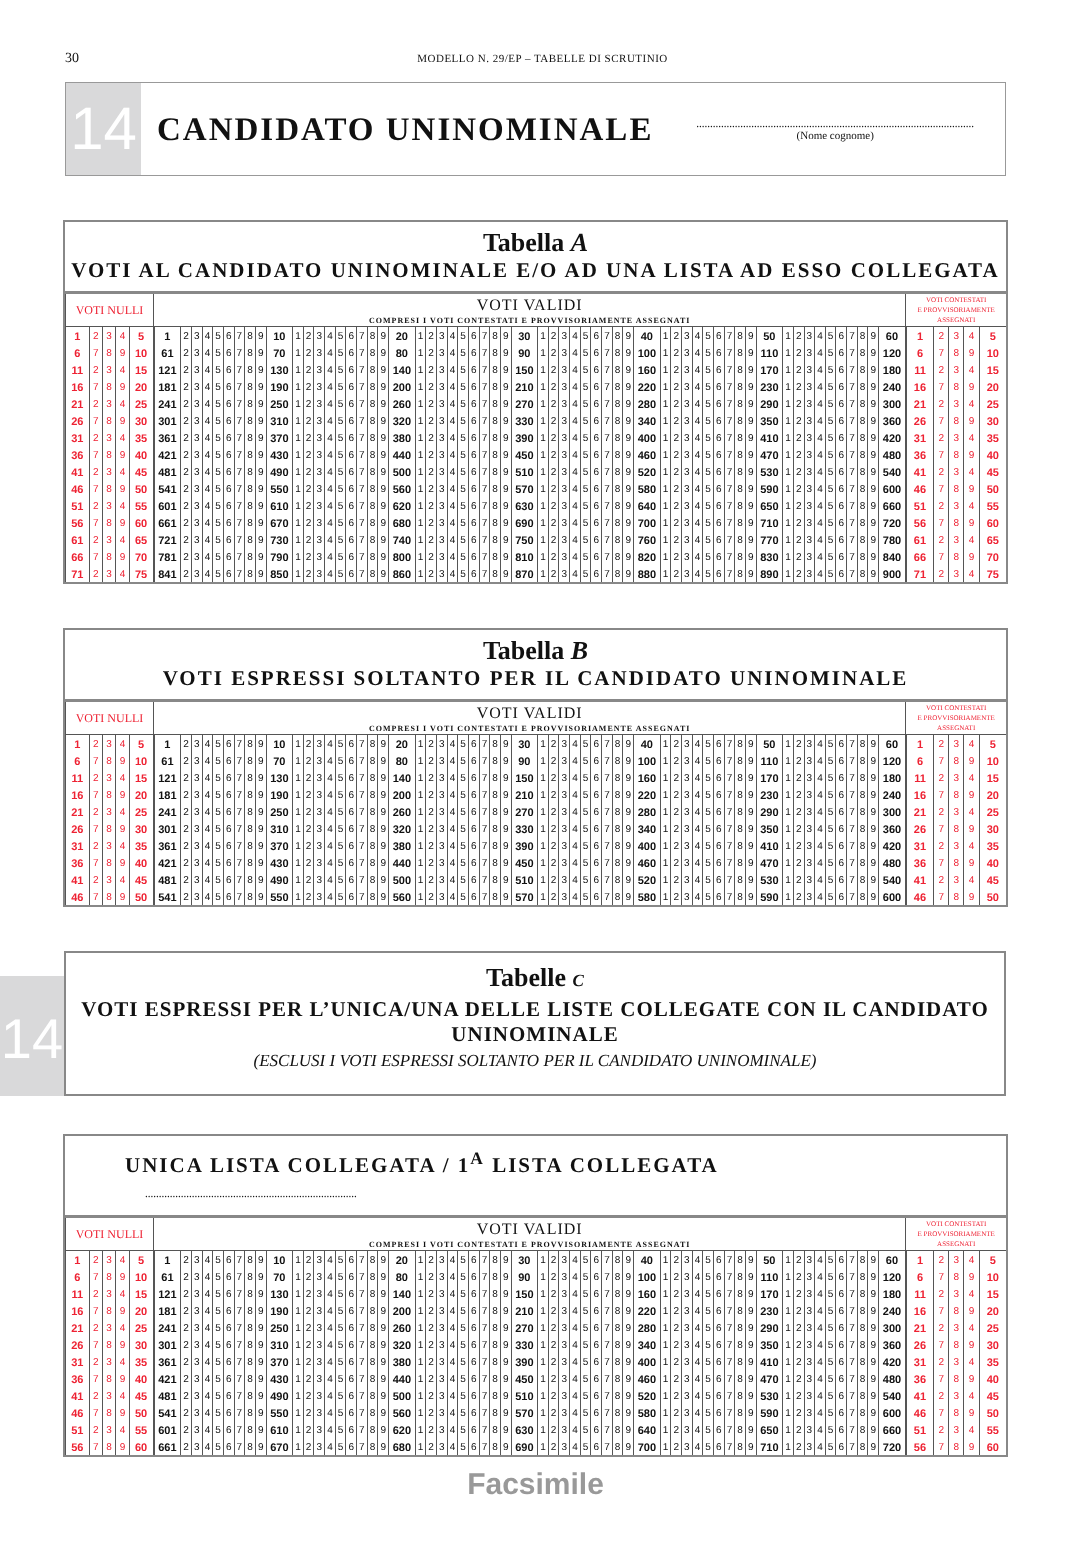30 MODELLO N. 29/EP – TABELLE DI SCRUTINIO
14
CANDIDATO UNINOMINALE .....................................................................................................
(Nome cognome)
Tabella A
VOTI AL CANDIDATO UNINOMINALE E/O AD UNA LISTA AD ESSO COLLEGATA
| VOTI NULLI | | | | | VOTI VALIDI COMPRESI I VOTI CONTESTATI E PROVVISORIAMENTE ASSEGNATI | | | | | | | | | | | | | | | | | | | | | | | | | | | | | | | | | | | | | | | | | | | | | | | | | | | | | | | | | | | | VOTI CONTESTATI E PROVVISORIAMENTE ASSEGNATI | | | | |
| --- | --- | --- | --- | --- | --- | --- | --- | --- | --- | --- | --- | --- | --- | --- | --- | --- | --- | --- | --- | --- | --- | --- | --- | --- | --- | --- | --- | --- | --- | --- | --- | --- | --- | --- | --- | --- | --- | --- | --- | --- | --- | --- | --- | --- | --- | --- | --- | --- | --- | --- | --- | --- | --- | --- | --- | --- | --- | --- | --- | --- | --- | --- | --- | --- | --- | --- | --- | --- | --- |
| 1 | 2 | 3 | 4 | 5 | 1 | 2 | 3 | 4 | 5 | 6 | 7 | 8 | 9 | 10 | 1 | 2 | 3 | 4 | 5 | 6 | 7 | 8 | 9 | 20 | 1 | 2 | 3 | 4 | 5 | 6 | 7 | 8 | 9 | 30 | 1 | 2 | 3 | 4 | 5 | 6 | 7 | 8 | 9 | 40 | 1 | 2 | 3 | 4 | 5 | 6 | 7 | 8 | 9 | 50 | 1 | 2 | 3 | 4 | 5 | 6 | 7 | 8 | 9 | 60 | 1 | 2 | 3 | 4 | 5 |
| 6 | 7 | 8 | 9 | 10 | 61 | 2 | 3 | 4 | 5 | 6 | 7 | 8 | 9 | 70 | 1 | 2 | 3 | 4 | 5 | 6 | 7 | 8 | 9 | 80 | 1 | 2 | 3 | 4 | 5 | 6 | 7 | 8 | 9 | 90 | 1 | 2 | 3 | 4 | 5 | 6 | 7 | 8 | 9 | 100 | 1 | 2 | 3 | 4 | 5 | 6 | 7 | 8 | 9 | 110 | 1 | 2 | 3 | 4 | 5 | 6 | 7 | 8 | 9 | 120 | 6 | 7 | 8 | 9 | 10 |
| 11 | 2 | 3 | 4 | 15 | 121 | 2 | 3 | 4 | 5 | 6 | 7 | 8 | 9 | 130 | 1 | 2 | 3 | 4 | 5 | 6 | 7 | 8 | 9 | 140 | 1 | 2 | 3 | 4 | 5 | 6 | 7 | 8 | 9 | 150 | 1 | 2 | 3 | 4 | 5 | 6 | 7 | 8 | 9 | 160 | 1 | 2 | 3 | 4 | 5 | 6 | 7 | 8 | 9 | 170 | 1 | 2 | 3 | 4 | 5 | 6 | 7 | 8 | 9 | 180 | 11 | 2 | 3 | 4 | 15 |
| 16 | 7 | 8 | 9 | 20 | 181 | 2 | 3 | 4 | 5 | 6 | 7 | 8 | 9 | 190 | 1 | 2 | 3 | 4 | 5 | 6 | 7 | 8 | 9 | 200 | 1 | 2 | 3 | 4 | 5 | 6 | 7 | 8 | 9 | 210 | 1 | 2 | 3 | 4 | 5 | 6 | 7 | 8 | 9 | 220 | 1 | 2 | 3 | 4 | 5 | 6 | 7 | 8 | 9 | 230 | 1 | 2 | 3 | 4 | 5 | 6 | 7 | 8 | 9 | 240 | 16 | 7 | 8 | 9 | 20 |
| 21 | 2 | 3 | 4 | 25 | 241 | 2 | 3 | 4 | 5 | 6 | 7 | 8 | 9 | 250 | 1 | 2 | 3 | 4 | 5 | 6 | 7 | 8 | 9 | 260 | 1 | 2 | 3 | 4 | 5 | 6 | 7 | 8 | 9 | 270 | 1 | 2 | 3 | 4 | 5 | 6 | 7 | 8 | 9 | 280 | 1 | 2 | 3 | 4 | 5 | 6 | 7 | 8 | 9 | 290 | 1 | 2 | 3 | 4 | 5 | 6 | 7 | 8 | 9 | 300 | 21 | 2 | 3 | 4 | 25 |
| 26 | 7 | 8 | 9 | 30 | 301 | 2 | 3 | 4 | 5 | 6 | 7 | 8 | 9 | 310 | 1 | 2 | 3 | 4 | 5 | 6 | 7 | 8 | 9 | 320 | 1 | 2 | 3 | 4 | 5 | 6 | 7 | 8 | 9 | 330 | 1 | 2 | 3 | 4 | 5 | 6 | 7 | 8 | 9 | 340 | 1 | 2 | 3 | 4 | 5 | 6 | 7 | 8 | 9 | 350 | 1 | 2 | 3 | 4 | 5 | 6 | 7 | 8 | 9 | 360 | 26 | 7 | 8 | 9 | 30 |
| 31 | 2 | 3 | 4 | 35 | 361 | 2 | 3 | 4 | 5 | 6 | 7 | 8 | 9 | 370 | 1 | 2 | 3 | 4 | 5 | 6 | 7 | 8 | 9 | 380 | 1 | 2 | 3 | 4 | 5 | 6 | 7 | 8 | 9 | 390 | 1 | 2 | 3 | 4 | 5 | 6 | 7 | 8 | 9 | 400 | 1 | 2 | 3 | 4 | 5 | 6 | 7 | 8 | 9 | 410 | 1 | 2 | 3 | 4 | 5 | 6 | 7 | 8 | 9 | 420 | 31 | 2 | 3 | 4 | 35 |
| 36 | 7 | 8 | 9 | 40 | 421 | 2 | 3 | 4 | 5 | 6 | 7 | 8 | 9 | 430 | 1 | 2 | 3 | 4 | 5 | 6 | 7 | 8 | 9 | 440 | 1 | 2 | 3 | 4 | 5 | 6 | 7 | 8 | 9 | 450 | 1 | 2 | 3 | 4 | 5 | 6 | 7 | 8 | 9 | 460 | 1 | 2 | 3 | 4 | 5 | 6 | 7 | 8 | 9 | 470 | 1 | 2 | 3 | 4 | 5 | 6 | 7 | 8 | 9 | 480 | 36 | 7 | 8 | 9 | 40 |
| 41 | 2 | 3 | 4 | 45 | 481 | 2 | 3 | 4 | 5 | 6 | 7 | 8 | 9 | 490 | 1 | 2 | 3 | 4 | 5 | 6 | 7 | 8 | 9 | 500 | 1 | 2 | 3 | 4 | 5 | 6 | 7 | 8 | 9 | 510 | 1 | 2 | 3 | 4 | 5 | 6 | 7 | 8 | 9 | 520 | 1 | 2 | 3 | 4 | 5 | 6 | 7 | 8 | 9 | 530 | 1 | 2 | 3 | 4 | 5 | 6 | 7 | 8 | 9 | 540 | 41 | 2 | 3 | 4 | 45 |
| 46 | 7 | 8 | 9 | 50 | 541 | 2 | 3 | 4 | 5 | 6 | 7 | 8 | 9 | 550 | 1 | 2 | 3 | 4 | 5 | 6 | 7 | 8 | 9 | 560 | 1 | 2 | 3 | 4 | 5 | 6 | 7 | 8 | 9 | 570 | 1 | 2 | 3 | 4 | 5 | 6 | 7 | 8 | 9 | 580 | 1 | 2 | 3 | 4 | 5 | 6 | 7 | 8 | 9 | 590 | 1 | 2 | 3 | 4 | 5 | 6 | 7 | 8 | 9 | 600 | 46 | 7 | 8 | 9 | 50 |
| 51 | 2 | 3 | 4 | 55 | 601 | 2 | 3 | 4 | 5 | 6 | 7 | 8 | 9 | 610 | 1 | 2 | 3 | 4 | 5 | 6 | 7 | 8 | 9 | 620 | 1 | 2 | 3 | 4 | 5 | 6 | 7 | 8 | 9 | 630 | 1 | 2 | 3 | 4 | 5 | 6 | 7 | 8 | 9 | 640 | 1 | 2 | 3 | 4 | 5 | 6 | 7 | 8 | 9 | 650 | 1 | 2 | 3 | 4 | 5 | 6 | 7 | 8 | 9 | 660 | 51 | 2 | 3 | 4 | 55 |
| 56 | 7 | 8 | 9 | 60 | 661 | 2 | 3 | 4 | 5 | 6 | 7 | 8 | 9 | 670 | 1 | 2 | 3 | 4 | 5 | 6 | 7 | 8 | 9 | 680 | 1 | 2 | 3 | 4 | 5 | 6 | 7 | 8 | 9 | 690 | 1 | 2 | 3 | 4 | 5 | 6 | 7 | 8 | 9 | 700 | 1 | 2 | 3 | 4 | 5 | 6 | 7 | 8 | 9 | 710 | 1 | 2 | 3 | 4 | 5 | 6 | 7 | 8 | 9 | 720 | 56 | 7 | 8 | 9 | 60 |
| 61 | 2 | 3 | 4 | 65 | 721 | 2 | 3 | 4 | 5 | 6 | 7 | 8 | 9 | 730 | 1 | 2 | 3 | 4 | 5 | 6 | 7 | 8 | 9 | 740 | 1 | 2 | 3 | 4 | 5 | 6 | 7 | 8 | 9 | 750 | 1 | 2 | 3 | 4 | 5 | 6 | 7 | 8 | 9 | 760 | 1 | 2 | 3 | 4 | 5 | 6 | 7 | 8 | 9 | 770 | 1 | 2 | 3 | 4 | 5 | 6 | 7 | 8 | 9 | 780 | 61 | 2 | 3 | 4 | 65 |
| 66 | 7 | 8 | 9 | 70 | 781 | 2 | 3 | 4 | 5 | 6 | 7 | 8 | 9 | 790 | 1 | 2 | 3 | 4 | 5 | 6 | 7 | 8 | 9 | 800 | 1 | 2 | 3 | 4 | 5 | 6 | 7 | 8 | 9 | 810 | 1 | 2 | 3 | 4 | 5 | 6 | 7 | 8 | 9 | 820 | 1 | 2 | 3 | 4 | 5 | 6 | 7 | 8 | 9 | 830 | 1 | 2 | 3 | 4 | 5 | 6 | 7 | 8 | 9 | 840 | 66 | 7 | 8 | 9 | 70 |
| 71 | 2 | 3 | 4 | 75 | 841 | 2 | 3 | 4 | 5 | 6 | 7 | 8 | 9 | 850 | 1 | 2 | 3 | 4 | 5 | 6 | 7 | 8 | 9 | 860 | 1 | 2 | 3 | 4 | 5 | 6 | 7 | 8 | 9 | 870 | 1 | 2 | 3 | 4 | 5 | 6 | 7 | 8 | 9 | 880 | 1 | 2 | 3 | 4 | 5 | 6 | 7 | 8 | 9 | 890 | 1 | 2 | 3 | 4 | 5 | 6 | 7 | 8 | 9 | 900 | 71 | 2 | 3 | 4 | 75 |
Tabella B
VOTI ESPRESSI SOLTANTO PER IL CANDIDATO UNINOMINALE
| VOTI NULLI | | | | | VOTI VALIDI COMPRESI I VOTI CONTESTATI E PROVVISORIAMENTE ASSEGNATI | | | | | | | | | | | | | | | | | | | | | | | | | | | | | | | | | | | | | | | | | | | | | | | | | | | | | | | | | | | | VOTI CONTESTATI E PROVVISORIAMENTE ASSEGNATI | | | | |
| --- | --- | --- | --- | --- | --- | --- | --- | --- | --- | --- | --- | --- | --- | --- | --- | --- | --- | --- | --- | --- | --- | --- | --- | --- | --- | --- | --- | --- | --- | --- | --- | --- | --- | --- | --- | --- | --- | --- | --- | --- | --- | --- | --- | --- | --- | --- | --- | --- | --- | --- | --- | --- | --- | --- | --- | --- | --- | --- | --- | --- | --- | --- | --- | --- | --- | --- | --- | --- | --- |
| 1 | 2 | 3 | 4 | 5 | 1 | 2 | 3 | 4 | 5 | 6 | 7 | 8 | 9 | 10 | 1 | 2 | 3 | 4 | 5 | 6 | 7 | 8 | 9 | 20 | 1 | 2 | 3 | 4 | 5 | 6 | 7 | 8 | 9 | 30 | 1 | 2 | 3 | 4 | 5 | 6 | 7 | 8 | 9 | 40 | 1 | 2 | 3 | 4 | 5 | 6 | 7 | 8 | 9 | 50 | 1 | 2 | 3 | 4 | 5 | 6 | 7 | 8 | 9 | 60 | 1 | 2 | 3 | 4 | 5 |
| 6 | 7 | 8 | 9 | 10 | 61 | 2 | 3 | 4 | 5 | 6 | 7 | 8 | 9 | 70 | 1 | 2 | 3 | 4 | 5 | 6 | 7 | 8 | 9 | 80 | 1 | 2 | 3 | 4 | 5 | 6 | 7 | 8 | 9 | 90 | 1 | 2 | 3 | 4 | 5 | 6 | 7 | 8 | 9 | 100 | 1 | 2 | 3 | 4 | 5 | 6 | 7 | 8 | 9 | 110 | 1 | 2 | 3 | 4 | 5 | 6 | 7 | 8 | 9 | 120 | 6 | 7 | 8 | 9 | 10 |
| 11 | 2 | 3 | 4 | 15 | 121 | 2 | 3 | 4 | 5 | 6 | 7 | 8 | 9 | 130 | 1 | 2 | 3 | 4 | 5 | 6 | 7 | 8 | 9 | 140 | 1 | 2 | 3 | 4 | 5 | 6 | 7 | 8 | 9 | 150 | 1 | 2 | 3 | 4 | 5 | 6 | 7 | 8 | 9 | 160 | 1 | 2 | 3 | 4 | 5 | 6 | 7 | 8 | 9 | 170 | 1 | 2 | 3 | 4 | 5 | 6 | 7 | 8 | 9 | 180 | 11 | 2 | 3 | 4 | 15 |
| 16 | 7 | 8 | 9 | 20 | 181 | 2 | 3 | 4 | 5 | 6 | 7 | 8 | 9 | 190 | 1 | 2 | 3 | 4 | 5 | 6 | 7 | 8 | 9 | 200 | 1 | 2 | 3 | 4 | 5 | 6 | 7 | 8 | 9 | 210 | 1 | 2 | 3 | 4 | 5 | 6 | 7 | 8 | 9 | 220 | 1 | 2 | 3 | 4 | 5 | 6 | 7 | 8 | 9 | 230 | 1 | 2 | 3 | 4 | 5 | 6 | 7 | 8 | 9 | 240 | 16 | 7 | 8 | 9 | 20 |
| 21 | 2 | 3 | 4 | 25 | 241 | 2 | 3 | 4 | 5 | 6 | 7 | 8 | 9 | 250 | 1 | 2 | 3 | 4 | 5 | 6 | 7 | 8 | 9 | 260 | 1 | 2 | 3 | 4 | 5 | 6 | 7 | 8 | 9 | 270 | 1 | 2 | 3 | 4 | 5 | 6 | 7 | 8 | 9 | 280 | 1 | 2 | 3 | 4 | 5 | 6 | 7 | 8 | 9 | 290 | 1 | 2 | 3 | 4 | 5 | 6 | 7 | 8 | 9 | 300 | 21 | 2 | 3 | 4 | 25 |
| 26 | 7 | 8 | 9 | 30 | 301 | 2 | 3 | 4 | 5 | 6 | 7 | 8 | 9 | 310 | 1 | 2 | 3 | 4 | 5 | 6 | 7 | 8 | 9 | 320 | 1 | 2 | 3 | 4 | 5 | 6 | 7 | 8 | 9 | 330 | 1 | 2 | 3 | 4 | 5 | 6 | 7 | 8 | 9 | 340 | 1 | 2 | 3 | 4 | 5 | 6 | 7 | 8 | 9 | 350 | 1 | 2 | 3 | 4 | 5 | 6 | 7 | 8 | 9 | 360 | 26 | 7 | 8 | 9 | 30 |
| 31 | 2 | 3 | 4 | 35 | 361 | 2 | 3 | 4 | 5 | 6 | 7 | 8 | 9 | 370 | 1 | 2 | 3 | 4 | 5 | 6 | 7 | 8 | 9 | 380 | 1 | 2 | 3 | 4 | 5 | 6 | 7 | 8 | 9 | 390 | 1 | 2 | 3 | 4 | 5 | 6 | 7 | 8 | 9 | 400 | 1 | 2 | 3 | 4 | 5 | 6 | 7 | 8 | 9 | 410 | 1 | 2 | 3 | 4 | 5 | 6 | 7 | 8 | 9 | 420 | 31 | 2 | 3 | 4 | 35 |
| 36 | 7 | 8 | 9 | 40 | 421 | 2 | 3 | 4 | 5 | 6 | 7 | 8 | 9 | 430 | 1 | 2 | 3 | 4 | 5 | 6 | 7 | 8 | 9 | 440 | 1 | 2 | 3 | 4 | 5 | 6 | 7 | 8 | 9 | 450 | 1 | 2 | 3 | 4 | 5 | 6 | 7 | 8 | 9 | 460 | 1 | 2 | 3 | 4 | 5 | 6 | 7 | 8 | 9 | 470 | 1 | 2 | 3 | 4 | 5 | 6 | 7 | 8 | 9 | 480 | 36 | 7 | 8 | 9 | 40 |
| 41 | 2 | 3 | 4 | 45 | 481 | 2 | 3 | 4 | 5 | 6 | 7 | 8 | 9 | 490 | 1 | 2 | 3 | 4 | 5 | 6 | 7 | 8 | 9 | 500 | 1 | 2 | 3 | 4 | 5 | 6 | 7 | 8 | 9 | 510 | 1 | 2 | 3 | 4 | 5 | 6 | 7 | 8 | 9 | 520 | 1 | 2 | 3 | 4 | 5 | 6 | 7 | 8 | 9 | 530 | 1 | 2 | 3 | 4 | 5 | 6 | 7 | 8 | 9 | 540 | 41 | 2 | 3 | 4 | 45 |
| 46 | 7 | 8 | 9 | 50 | 541 | 2 | 3 | 4 | 5 | 6 | 7 | 8 | 9 | 550 | 1 | 2 | 3 | 4 | 5 | 6 | 7 | 8 | 9 | 560 | 1 | 2 | 3 | 4 | 5 | 6 | 7 | 8 | 9 | 570 | 1 | 2 | 3 | 4 | 5 | 6 | 7 | 8 | 9 | 580 | 1 | 2 | 3 | 4 | 5 | 6 | 7 | 8 | 9 | 590 | 1 | 2 | 3 | 4 | 5 | 6 | 7 | 8 | 9 | 600 | 46 | 7 | 8 | 9 | 50 |
14
Tabelle C
VOTI ESPRESSI PER L’UNICA/UNA DELLE LISTE COLLEGATE CON IL CANDIDATO UNINOMINALE
(ESCLUSI I VOTI ESPRESSI SOLTANTO PER IL CANDIDATO UNINOMINALE)
UNICA LISTA COLLEGATA / 1<sup>A</sup> LISTA COLLEGATA .............................................................................
| VOTI NULLI | | | | | VOTI VALIDI COMPRESI I VOTI CONTESTATI E PROVVISORIAMENTE ASSEGNATI | | | | | | | | | | | | | | | | | | | | | | | | | | | | | | | | | | | | | | | | | | | | | | | | | | | | | | | | | | | | VOTI CONTESTATI E PROVVISORIAMENTE ASSEGNATI | | | | |
| --- | --- | --- | --- | --- | --- | --- | --- | --- | --- | --- | --- | --- | --- | --- | --- | --- | --- | --- | --- | --- | --- | --- | --- | --- | --- | --- | --- | --- | --- | --- | --- | --- | --- | --- | --- | --- | --- | --- | --- | --- | --- | --- | --- | --- | --- | --- | --- | --- | --- | --- | --- | --- | --- | --- | --- | --- | --- | --- | --- | --- | --- | --- | --- | --- | --- | --- | --- | --- | --- |
| 1 | 2 | 3 | 4 | 5 | 1 | 2 | 3 | 4 | 5 | 6 | 7 | 8 | 9 | 10 | 1 | 2 | 3 | 4 | 5 | 6 | 7 | 8 | 9 | 20 | 1 | 2 | 3 | 4 | 5 | 6 | 7 | 8 | 9 | 30 | 1 | 2 | 3 | 4 | 5 | 6 | 7 | 8 | 9 | 40 | 1 | 2 | 3 | 4 | 5 | 6 | 7 | 8 | 9 | 50 | 1 | 2 | 3 | 4 | 5 | 6 | 7 | 8 | 9 | 60 | 1 | 2 | 3 | 4 | 5 |
| 6 | 7 | 8 | 9 | 10 | 61 | 2 | 3 | 4 | 5 | 6 | 7 | 8 | 9 | 70 | 1 | 2 | 3 | 4 | 5 | 6 | 7 | 8 | 9 | 80 | 1 | 2 | 3 | 4 | 5 | 6 | 7 | 8 | 9 | 90 | 1 | 2 | 3 | 4 | 5 | 6 | 7 | 8 | 9 | 100 | 1 | 2 | 3 | 4 | 5 | 6 | 7 | 8 | 9 | 110 | 1 | 2 | 3 | 4 | 5 | 6 | 7 | 8 | 9 | 120 | 6 | 7 | 8 | 9 | 10 |
| 11 | 2 | 3 | 4 | 15 | 121 | 2 | 3 | 4 | 5 | 6 | 7 | 8 | 9 | 130 | 1 | 2 | 3 | 4 | 5 | 6 | 7 | 8 | 9 | 140 | 1 | 2 | 3 | 4 | 5 | 6 | 7 | 8 | 9 | 150 | 1 | 2 | 3 | 4 | 5 | 6 | 7 | 8 | 9 | 160 | 1 | 2 | 3 | 4 | 5 | 6 | 7 | 8 | 9 | 170 | 1 | 2 | 3 | 4 | 5 | 6 | 7 | 8 | 9 | 180 | 11 | 2 | 3 | 4 | 15 |
| 16 | 7 | 8 | 9 | 20 | 181 | 2 | 3 | 4 | 5 | 6 | 7 | 8 | 9 | 190 | 1 | 2 | 3 | 4 | 5 | 6 | 7 | 8 | 9 | 200 | 1 | 2 | 3 | 4 | 5 | 6 | 7 | 8 | 9 | 210 | 1 | 2 | 3 | 4 | 5 | 6 | 7 | 8 | 9 | 220 | 1 | 2 | 3 | 4 | 5 | 6 | 7 | 8 | 9 | 230 | 1 | 2 | 3 | 4 | 5 | 6 | 7 | 8 | 9 | 240 | 16 | 7 | 8 | 9 | 20 |
| 21 | 2 | 3 | 4 | 25 | 241 | 2 | 3 | 4 | 5 | 6 | 7 | 8 | 9 | 250 | 1 | 2 | 3 | 4 | 5 | 6 | 7 | 8 | 9 | 260 | 1 | 2 | 3 | 4 | 5 | 6 | 7 | 8 | 9 | 270 | 1 | 2 | 3 | 4 | 5 | 6 | 7 | 8 | 9 | 280 | 1 | 2 | 3 | 4 | 5 | 6 | 7 | 8 | 9 | 290 | 1 | 2 | 3 | 4 | 5 | 6 | 7 | 8 | 9 | 300 | 21 | 2 | 3 | 4 | 25 |
| 26 | 7 | 8 | 9 | 30 | 301 | 2 | 3 | 4 | 5 | 6 | 7 | 8 | 9 | 310 | 1 | 2 | 3 | 4 | 5 | 6 | 7 | 8 | 9 | 320 | 1 | 2 | 3 | 4 | 5 | 6 | 7 | 8 | 9 | 330 | 1 | 2 | 3 | 4 | 5 | 6 | 7 | 8 | 9 | 340 | 1 | 2 | 3 | 4 | 5 | 6 | 7 | 8 | 9 | 350 | 1 | 2 | 3 | 4 | 5 | 6 | 7 | 8 | 9 | 360 | 26 | 7 | 8 | 9 | 30 |
| 31 | 2 | 3 | 4 | 35 | 361 | 2 | 3 | 4 | 5 | 6 | 7 | 8 | 9 | 370 | 1 | 2 | 3 | 4 | 5 | 6 | 7 | 8 | 9 | 380 | 1 | 2 | 3 | 4 | 5 | 6 | 7 | 8 | 9 | 390 | 1 | 2 | 3 | 4 | 5 | 6 | 7 | 8 | 9 | 400 | 1 | 2 | 3 | 4 | 5 | 6 | 7 | 8 | 9 | 410 | 1 | 2 | 3 | 4 | 5 | 6 | 7 | 8 | 9 | 420 | 31 | 2 | 3 | 4 | 35 |
| 36 | 7 | 8 | 9 | 40 | 421 | 2 | 3 | 4 | 5 | 6 | 7 | 8 | 9 | 430 | 1 | 2 | 3 | 4 | 5 | 6 | 7 | 8 | 9 | 440 | 1 | 2 | 3 | 4 | 5 | 6 | 7 | 8 | 9 | 450 | 1 | 2 | 3 | 4 | 5 | 6 | 7 | 8 | 9 | 460 | 1 | 2 | 3 | 4 | 5 | 6 | 7 | 8 | 9 | 470 | 1 | 2 | 3 | 4 | 5 | 6 | 7 | 8 | 9 | 480 | 36 | 7 | 8 | 9 | 40 |
| 41 | 2 | 3 | 4 | 45 | 481 | 2 | 3 | 4 | 5 | 6 | 7 | 8 | 9 | 490 | 1 | 2 | 3 | 4 | 5 | 6 | 7 | 8 | 9 | 500 | 1 | 2 | 3 | 4 | 5 | 6 | 7 | 8 | 9 | 510 | 1 | 2 | 3 | 4 | 5 | 6 | 7 | 8 | 9 | 520 | 1 | 2 | 3 | 4 | 5 | 6 | 7 | 8 | 9 | 530 | 1 | 2 | 3 | 4 | 5 | 6 | 7 | 8 | 9 | 540 | 41 | 2 | 3 | 4 | 45 |
| 46 | 7 | 8 | 9 | 50 | 541 | 2 | 3 | 4 | 5 | 6 | 7 | 8 | 9 | 550 | 1 | 2 | 3 | 4 | 5 | 6 | 7 | 8 | 9 | 560 | 1 | 2 | 3 | 4 | 5 | 6 | 7 | 8 | 9 | 570 | 1 | 2 | 3 | 4 | 5 | 6 | 7 | 8 | 9 | 580 | 1 | 2 | 3 | 4 | 5 | 6 | 7 | 8 | 9 | 590 | 1 | 2 | 3 | 4 | 5 | 6 | 7 | 8 | 9 | 600 | 46 | 7 | 8 | 9 | 50 |
| 51 | 2 | 3 | 4 | 55 | 601 | 2 | 3 | 4 | 5 | 6 | 7 | 8 | 9 | 610 | 1 | 2 | 3 | 4 | 5 | 6 | 7 | 8 | 9 | 620 | 1 | 2 | 3 | 4 | 5 | 6 | 7 | 8 | 9 | 630 | 1 | 2 | 3 | 4 | 5 | 6 | 7 | 8 | 9 | 640 | 1 | 2 | 3 | 4 | 5 | 6 | 7 | 8 | 9 | 650 | 1 | 2 | 3 | 4 | 5 | 6 | 7 | 8 | 9 | 660 | 51 | 2 | 3 | 4 | 55 |
| 56 | 7 | 8 | 9 | 60 | 661 | 2 | 3 | 4 | 5 | 6 | 7 | 8 | 9 | 670 | 1 | 2 | 3 | 4 | 5 | 6 | 7 | 8 | 9 | 680 | 1 | 2 | 3 | 4 | 5 | 6 | 7 | 8 | 9 | 690 | 1 | 2 | 3 | 4 | 5 | 6 | 7 | 8 | 9 | 700 | 1 | 2 | 3 | 4 | 5 | 6 | 7 | 8 | 9 | 710 | 1 | 2 | 3 | 4 | 5 | 6 | 7 | 8 | 9 | 720 | 56 | 7 | 8 | 9 | 60 |
Facsimile